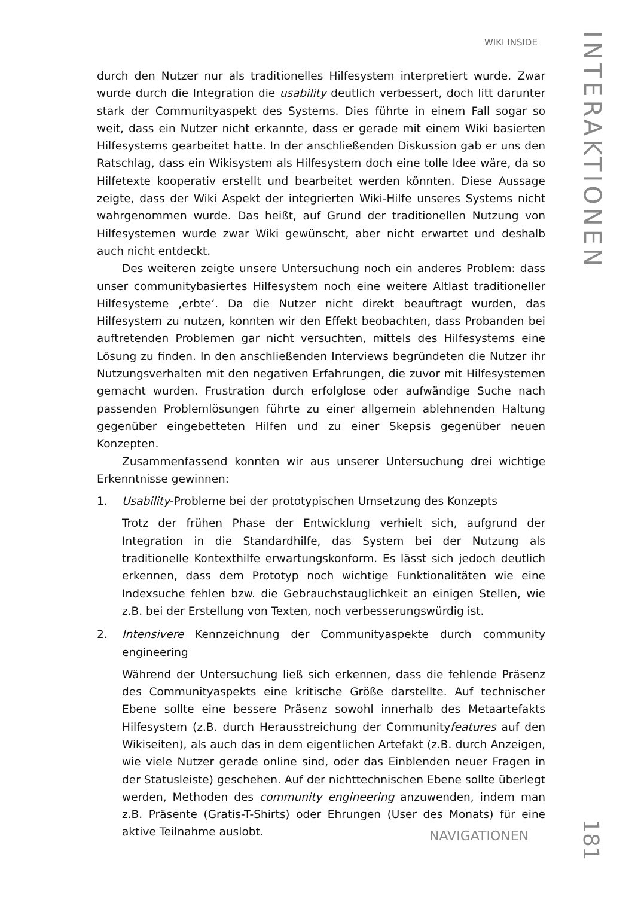WIKI INSIDE
INTERAKTIONEN
durch den Nutzer nur als traditionelles Hilfesystem interpretiert wurde. Zwar wurde durch die Integration die usability deutlich verbessert, doch litt darunter stark der Communityaspekt des Systems. Dies führte in einem Fall sogar so weit, dass ein Nutzer nicht erkannte, dass er gerade mit einem Wiki basierten Hilfesystems gearbeitet hatte. In der anschließenden Diskussion gab er uns den Ratschlag, dass ein Wikisystem als Hilfesystem doch eine tolle Idee wäre, da so Hilfetexte kooperativ erstellt und bearbeitet werden könnten. Diese Aussage zeigte, dass der Wiki Aspekt der integrierten Wiki-Hilfe unseres Systems nicht wahrgenommen wurde. Das heißt, auf Grund der traditionellen Nutzung von Hilfesystemen wurde zwar Wiki gewünscht, aber nicht erwartet und deshalb auch nicht entdeckt.
Des weiteren zeigte unsere Untersuchung noch ein anderes Problem: dass unser communitybasiertes Hilfesystem noch eine weitere Altlast traditioneller Hilfesysteme ‚erbte‘. Da die Nutzer nicht direkt beauftragt wurden, das Hilfesystem zu nutzen, konnten wir den Effekt beobachten, dass Probanden bei auftretenden Problemen gar nicht versuchten, mittels des Hilfesystems eine Lösung zu finden. In den anschließenden Interviews begründeten die Nutzer ihr Nutzungsverhalten mit den negativen Erfahrungen, die zuvor mit Hilfesystemen gemacht wurden. Frustration durch erfolglose oder aufwändige Suche nach passenden Problemlösungen führte zu einer allgemein ablehnenden Haltung gegenüber eingebetteten Hilfen und zu einer Skepsis gegenüber neuen Konzepten.
Zusammenfassend konnten wir aus unserer Untersuchung drei wichtige Erkenntnisse gewinnen:
1. Usability-Probleme bei der prototypischen Umsetzung des Konzepts
Trotz der frühen Phase der Entwicklung verhielt sich, aufgrund der Integration in die Standardhilfe, das System bei der Nutzung als traditionelle Kontexthilfe erwartungskonform. Es lässt sich jedoch deutlich erkennen, dass dem Prototyp noch wichtige Funktionalitäten wie eine Indexsuche fehlen bzw. die Gebrauchstauglichkeit an einigen Stellen, wie z.B. bei der Erstellung von Texten, noch verbesserungswürdig ist.
2. Intensivere Kennzeichnung der Communityaspekte durch community engineering
Während der Untersuchung ließ sich erkennen, dass die fehlende Präsenz des Communityaspekts eine kritische Größe darstellte. Auf technischer Ebene sollte eine bessere Präsenz sowohl innerhalb des Metaartefakts Hilfesystem (z.B. durch Herausstreichung der Communityfeatures auf den Wikiseiten), als auch das in dem eigentlichen Artefakt (z.B. durch Anzeigen, wie viele Nutzer gerade online sind, oder das Einblenden neuer Fragen in der Statusleiste) geschehen. Auf der nichttechnischen Ebene sollte überlegt werden, Methoden des community engineering anzuwenden, indem man z.B. Präsente (Gratis-T-Shirts) oder Ehrungen (User des Monats) für eine aktive Teilnahme auslobt.
NAVIGATIONEN
181